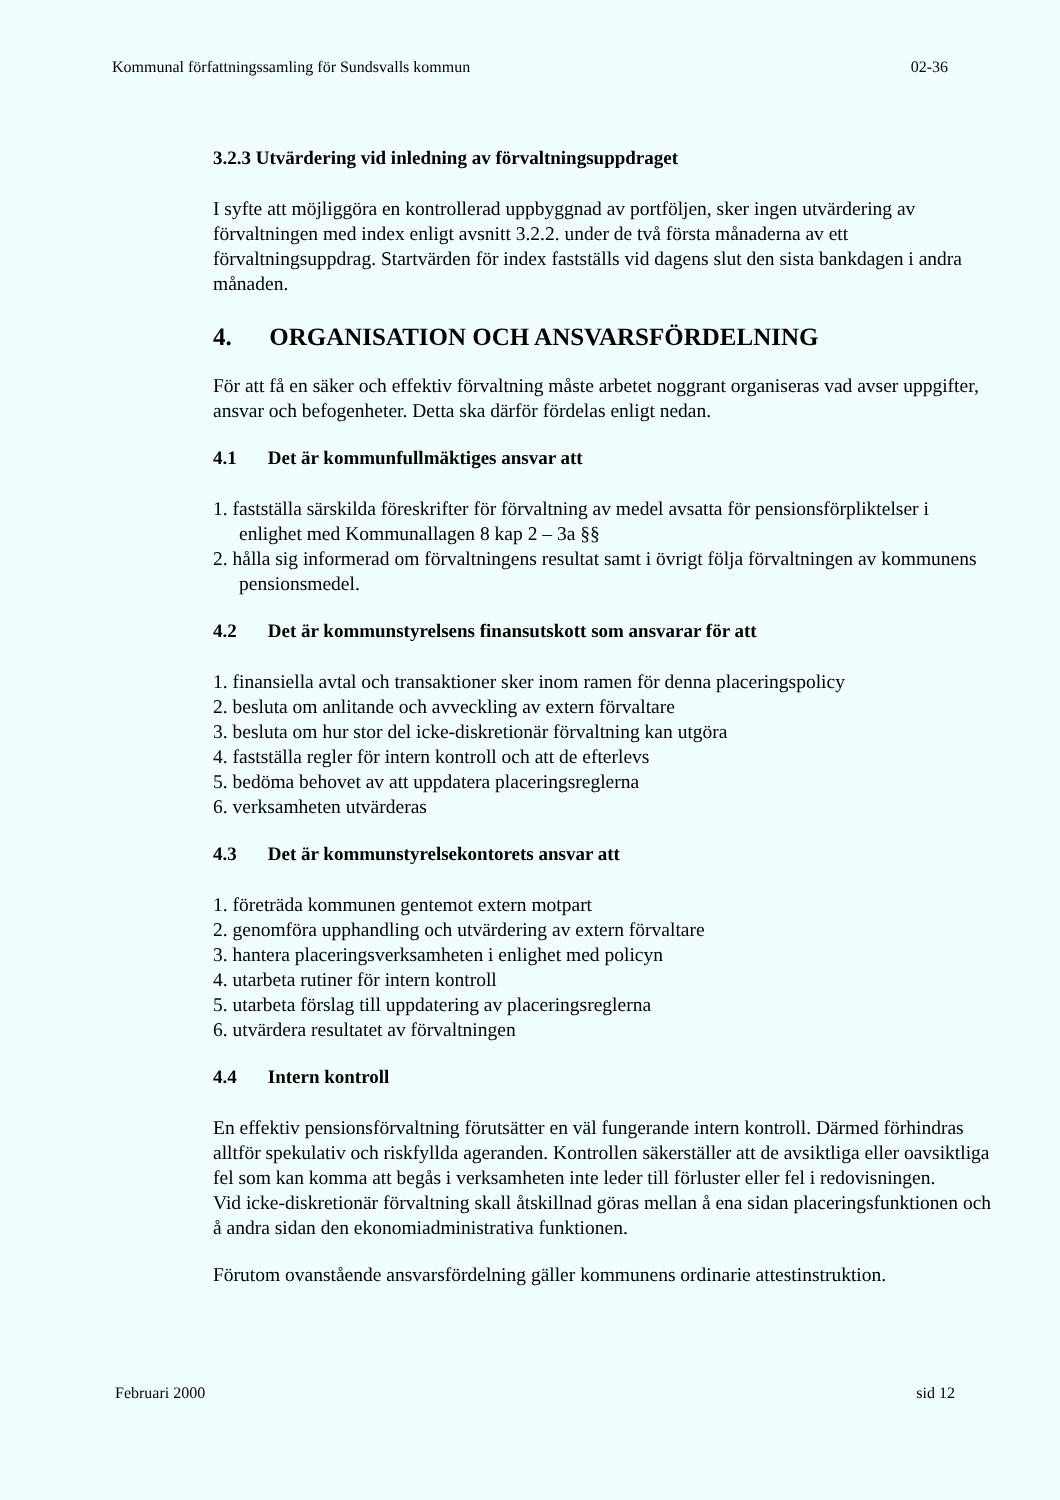Kommunal författningssamling för Sundsvalls kommun 02-36
3.2.3 Utvärdering vid inledning av förvaltningsuppdraget
I syfte att möjliggöra en kontrollerad uppbyggnad av portföljen, sker ingen utvärdering av förvaltningen med index enligt avsnitt 3.2.2. under de två första månaderna av ett förvaltningsuppdrag. Startvärden för index fastställs vid dagens slut den sista bankdagen i andra månaden.
4. ORGANISATION OCH ANSVARSFÖRDELNING
För att få en säker och effektiv förvaltning måste arbetet noggrant organiseras vad avser uppgifter, ansvar och befogenheter. Detta ska därför fördelas enligt nedan.
4.1 Det är kommunfullmäktiges ansvar att
1. fastställa särskilda föreskrifter för förvaltning av medel avsatta för pensionsförpliktelser i enlighet med Kommunallagen 8 kap 2 – 3a §§
2. hålla sig informerad om förvaltningens resultat samt i övrigt följa förvaltningen av kommunens pensionsmedel.
4.2 Det är kommunstyrelsens finansutskott som ansvarar för att
1. finansiella avtal och transaktioner sker inom ramen för denna placeringspolicy
2. besluta om anlitande och avveckling av extern förvaltare
3. besluta om hur stor del icke-diskretionär förvaltning kan utgöra
4. fastställa regler för intern kontroll och att de efterlevs
5. bedöma behovet av att uppdatera placeringsreglerna
6. verksamheten utvärderas
4.3 Det är kommunstyrelsekontorets ansvar att
1. företräda kommunen gentemot extern motpart
2. genomföra upphandling och utvärdering av extern förvaltare
3. hantera placeringsverksamheten i enlighet med policyn
4. utarbeta rutiner för intern kontroll
5. utarbeta förslag till uppdatering av placeringsreglerna
6. utvärdera resultatet av förvaltningen
4.4 Intern kontroll
En effektiv pensionsförvaltning förutsätter en väl fungerande intern kontroll. Därmed förhindras alltför spekulativ och riskfyllda ageranden. Kontrollen säkerställer att de avsiktliga eller oavsiktliga fel som kan komma att begås i verksamheten inte leder till förluster eller fel i redovisningen.
Vid icke-diskretionär förvaltning skall åtskillnad göras mellan å ena sidan placeringsfunktionen och å andra sidan den ekonomiadministrativa funktionen.
Förutom ovanstående ansvarsfördelning gäller kommunens ordinarie attestinstruktion.
Februari 2000 sid 12